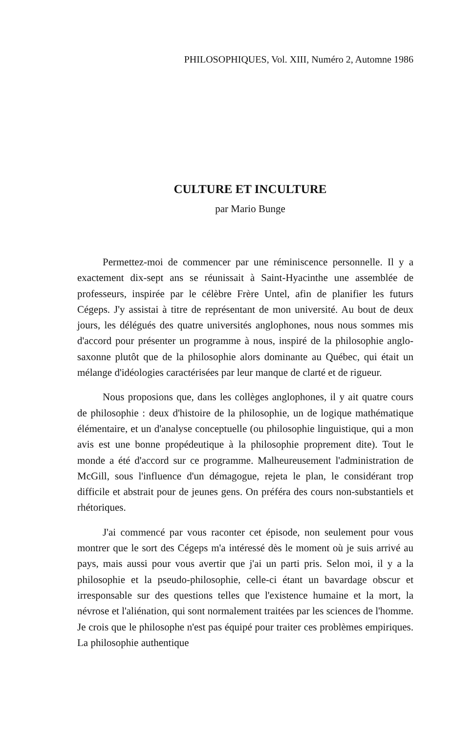PHILOSOPHIQUES, Vol. XIII, Numéro 2, Automne 1986
CULTURE ET INCULTURE
par Mario Bunge
Permettez-moi de commencer par une réminiscence personnelle. Il y a exactement dix-sept ans se réunissait à Saint-Hyacinthe une assemblée de professeurs, inspirée par le célèbre Frère Untel, afin de planifier les futurs Cégeps. J'y assistai à titre de représentant de mon université. Au bout de deux jours, les délégués des quatre universités anglophones, nous nous sommes mis d'accord pour présenter un programme à nous, inspiré de la philosophie anglo-saxonne plutôt que de la philosophie alors dominante au Québec, qui était un mélange d'idéologies caractérisées par leur manque de clarté et de rigueur.
Nous proposions que, dans les collèges anglophones, il y ait quatre cours de philosophie : deux d'histoire de la philosophie, un de logique mathématique élémentaire, et un d'analyse conceptuelle (ou philosophie linguistique, qui a mon avis est une bonne propédeutique à la philosophie proprement dite). Tout le monde a été d'accord sur ce programme. Malheureusement l'administration de McGill, sous l'influence d'un démagogue, rejeta le plan, le considérant trop difficile et abstrait pour de jeunes gens. On préféra des cours non-substantiels et rhétoriques.
J'ai commencé par vous raconter cet épisode, non seulement pour vous montrer que le sort des Cégeps m'a intéressé dès le moment où je suis arrivé au pays, mais aussi pour vous avertir que j'ai un parti pris. Selon moi, il y a la philosophie et la pseudo-philosophie, celle-ci étant un bavardage obscur et irresponsable sur des questions telles que l'existence humaine et la mort, la névrose et l'aliénation, qui sont normalement traitées par les sciences de l'homme. Je crois que le philosophe n'est pas équipé pour traiter ces problèmes empiriques. La philosophie authentique